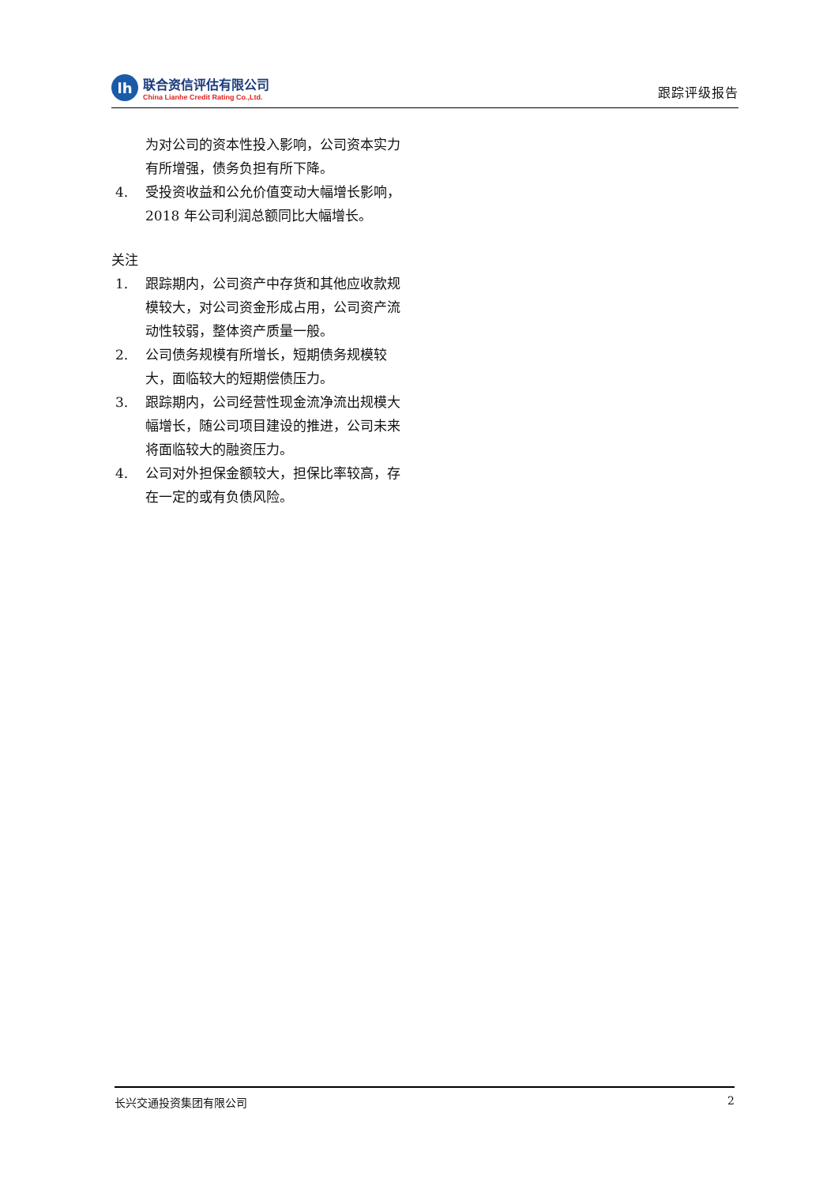lh
联合资信评估有限公司
China Lianhe Credit Rating Co.,Ltd.
跟踪评级报告
为对公司的资本性投入影响，公司资本实力有所增强，债务负担有所下降。
4. 受投资收益和公允价值变动大幅增长影响，2018 年公司利润总额同比大幅增长。
关注
1. 跟踪期内，公司资产中存货和其他应收款规模较大，对公司资金形成占用，公司资产流动性较弱，整体资产质量一般。
2. 公司债务规模有所增长，短期债务规模较大，面临较大的短期偿债压力。
3. 跟踪期内，公司经营性现金流净流出规模大幅增长，随公司项目建设的推进，公司未来将面临较大的融资压力。
4. 公司对外担保金额较大，担保比率较高，存在一定的或有负债风险。
长兴交通投资集团有限公司 2